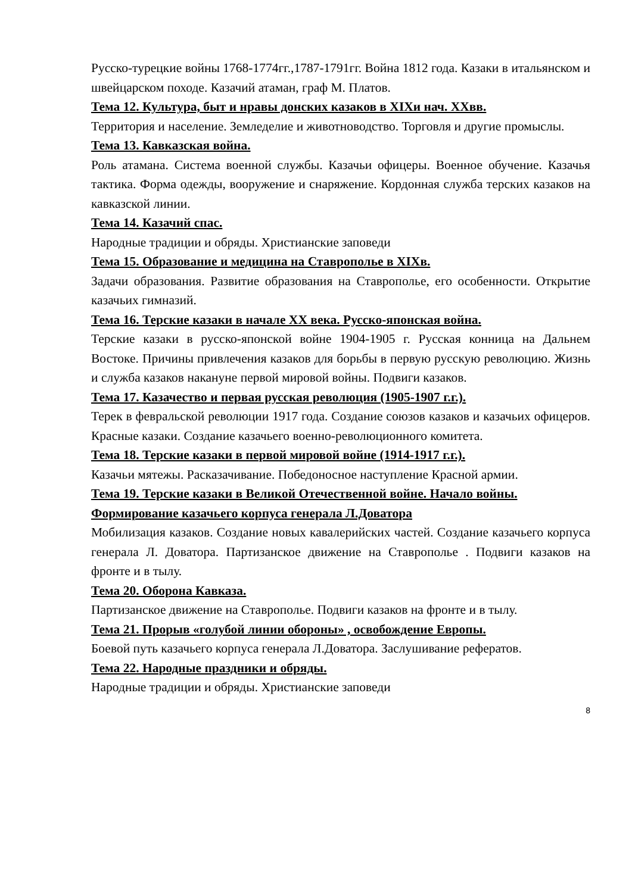Русско-турецкие войны 1768-1774гг.,1787-1791гг. Война 1812 года. Казаки в итальянском и швейцарском походе. Казачий атаман, граф М. Платов.
Тема 12. Культура, быт и нравы донских казаков в XIXи нач. XXвв.
Территория и население. Земледелие и животноводство. Торговля и другие промыслы.
Тема 13. Кавказская война.
Роль атамана. Система военной службы. Казачьи офицеры. Военное обучение. Казачья тактика. Форма одежды, вооружение и снаряжение. Кордонная служба терских казаков на кавказской линии.
Тема 14. Казачий спас.
Народные традиции и обряды. Христианские заповеди
Тема 15. Образование и медицина на Ставрополье в XIXв.
Задачи образования. Развитие образования на Ставрополье, его особенности. Открытие казачьих гимназий.
Тема 16. Терские казаки в начале XX века. Русско-японская война.
Терские казаки в русско-японской войне 1904-1905 г. Русская конница на Дальнем Востоке. Причины привлечения казаков для борьбы в первую русскую революцию. Жизнь и служба казаков накануне первой мировой войны. Подвиги казаков.
Тема 17. Казачество и первая русская революция (1905-1907 г.г.).
Терек в февральской революции 1917 года. Создание союзов казаков и казачьих офицеров. Красные казаки. Создание казачьего военно-революционного комитета.
Тема 18. Терские казаки в первой мировой войне (1914-1917 г.г.).
Казачьи мятежы. Расказачивание. Победоносное наступление Красной армии.
Тема 19. Терские казаки в Великой Отечественной войне. Начало войны. Формирование казачьего корпуса генерала Л.Доватора
Мобилизация казаков. Создание новых кавалерийских частей. Создание казачьего корпуса генерала Л. Доватора. Партизанское движение на Ставрополье . Подвиги казаков на фронте и в тылу.
Тема 20. Оборона Кавказа.
Партизанское движение на Ставрополье. Подвиги казаков на фронте и в тылу.
Тема 21. Прорыв «голубой линии обороны» , освобождение Европы.
Боевой путь казачьего корпуса генерала Л.Доватора. Заслушивание рефератов.
Тема 22. Народные праздники и обряды.
Народные традиции и обряды. Христианские заповеди
8